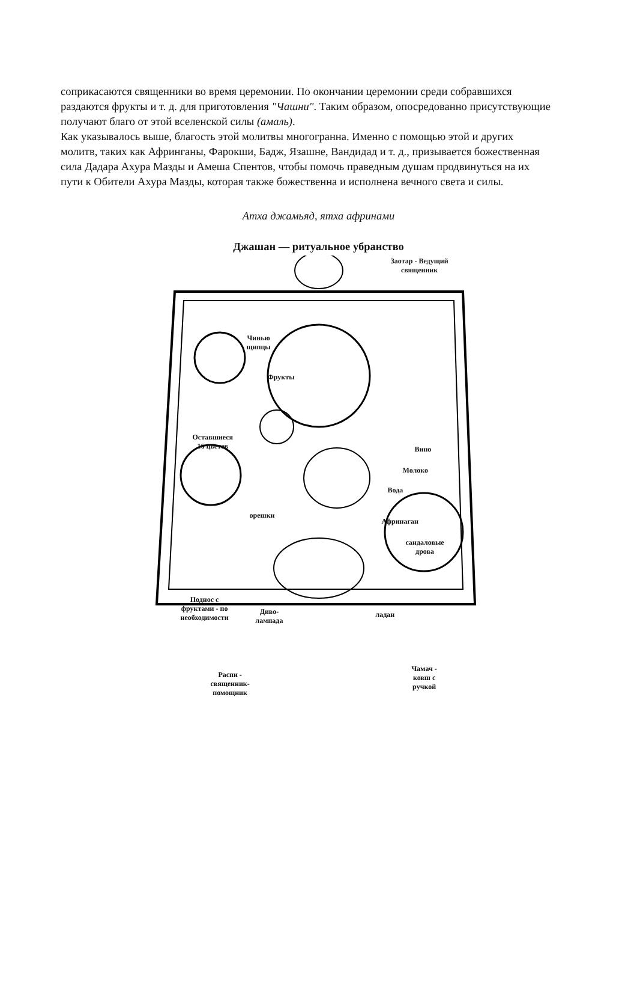соприкасаются священники во время церемонии. По окончании церемонии среди собравшихся раздаются фрукты и т. д. для приготовления "Чашни". Таким образом, опосредованно присутствующие получают благо от этой вселенской силы (амаль).
Как указывалось выше, благость этой молитвы многогранна. Именно с помощью этой и других молитв, таких как Афринганы, Фарокши, Бадж, Язашне, Вандидад и т. д., призывается божественная сила Дадара Ахура Мазды и Амеша Спентов, чтобы помочь праведным душам продвинуться на их пути к Обители Ахура Мазды, которая также божественна и исполнена вечного света и силы.
Атха джамьяд, ятха афринами
Джашан — ритуальное убранство
Заотар - Ведущий
священник
Чинью
щипцы
Фрукты
Оставшиеся
16 цветов
Вино
Молоко
Вода
орешки
Афринаган
сандаловые
дрова
Поднос с
фруктами - по
необходимости
Диво-
лампада
ладан
Распи -
священник-
помощник
Чамач -
ковш с
ручкой